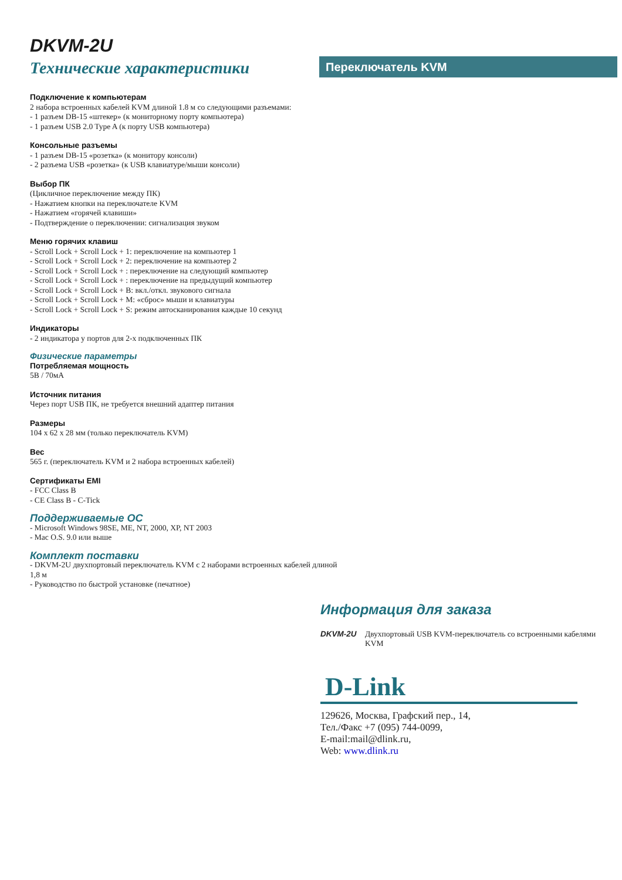DKVM-2U
Технические характеристики
Переключатель KVM
Подключение к компьютерам
2 набора встроенных кабелей KVM длиной 1.8 м со следующими разъемами:
- 1 разъем DB-15 «штекер» (к мониторному порту компьютера)
- 1 разъем USB 2.0 Type A (к порту USB компьютера)
Консольные разъемы
- 1 разъем DB-15 «розетка» (к монитору консоли)
- 2 разъема USB «розетка» (к USB клавиатуре/мыши консоли)
Выбор ПК
(Цикличное переключение между ПК)
- Нажатием кнопки на переключателе KVM
- Нажатием «горячей клавиши»
- Подтверждение о переключении: сигнализация звуком
Меню горячих клавиш
- Scroll Lock + Scroll Lock + 1: переключение на компьютер 1
- Scroll Lock + Scroll Lock + 2: переключение на компьютер 2
- Scroll Lock + Scroll Lock + : переключение на следующий компьютер
- Scroll Lock + Scroll Lock + : переключение на предыдущий компьютер
- Scroll Lock + Scroll Lock + B: вкл./откл. звукового сигнала
- Scroll Lock + Scroll Lock + M: «сброс» мыши и клавиатуры
- Scroll Lock + Scroll Lock + S: режим автосканирования каждые 10 секунд
Индикаторы
- 2 индикатора у портов для 2-х подключенных ПК
Физические параметры
Потребляемая мощность
5В / 70мА
Источник питания
Через порт USB ПК, не требуется внешний адаптер питания
Размеры
104 x 62 x 28 мм (только переключатель KVM)
Вес
565 г. (переключатель KVM и 2 набора встроенных кабелей)
Сертификаты EMI
- FCC Class B
- CE Class B - C-Tick
Поддерживаемые ОС
- Microsoft Windows 98SE, ME, NT, 2000, XP, NT 2003
- Mac O.S. 9.0 или выше
Комплект поставки
- DKVM-2U двухпортовый переключатель KVM с 2 наборами встроенных кабелей длиной
1,8 м
- Руководство по быстрой установке (печатное)
Информация для заказа
DKVM-2U Двухпортовый USB KVM-переключатель со встроенными кабелями KVM
D-Link
129626, Москва, Графский пер., 14,
Тел./Факс +7 (095) 744-0099,
E-mail:mail@dlink.ru,
Web: www.dlink.ru